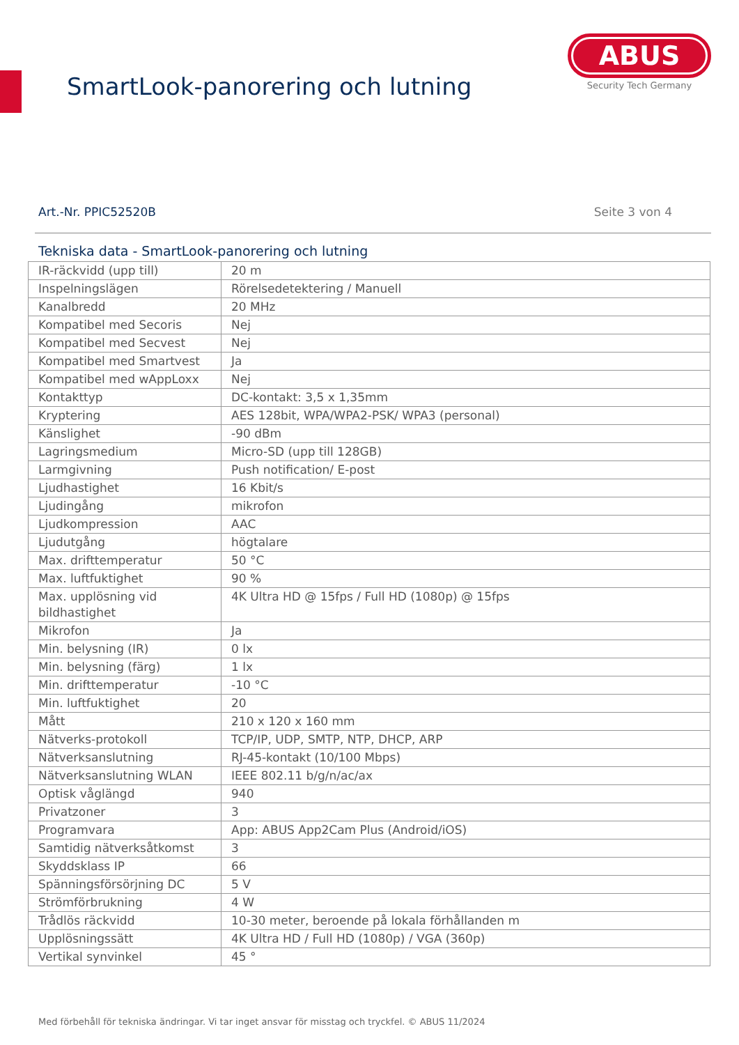SmartLook-panorering och lutning
ABUS
Security Tech Germany
Art.-Nr. PPIC52520B Seite 3 von 4
Tekniska data - SmartLook-panorering och lutning
| IR-räckvidd (upp till) | 20 m |
| Inspelningslägen | Rörelsedetektering / Manuell |
| Kanalbredd | 20 MHz |
| Kompatibel med Secoris | Nej |
| Kompatibel med Secvest | Nej |
| Kompatibel med Smartvest | Ja |
| Kompatibel med wAppLoxx | Nej |
| Kontakttyp | DC-kontakt: 3,5 x 1,35mm |
| Kryptering | AES 128bit, WPA/WPA2-PSK/ WPA3 (personal) |
| Känslighet | -90 dBm |
| Lagringsmedium | Micro-SD (upp till 128GB) |
| Larmgivning | Push notification/ E-post |
| Ljudhastighet | 16 Kbit/s |
| Ljudingång | mikrofon |
| Ljudkompression | AAC |
| Ljudutgång | högtalare |
| Max. drifttemperatur | 50 °C |
| Max. luftfuktighet | 90 % |
| Max. upplösning vid bildhastighet | 4K Ultra HD @ 15fps / Full HD (1080p) @ 15fps |
| Mikrofon | Ja |
| Min. belysning (IR) | 0 lx |
| Min. belysning (färg) | 1 lx |
| Min. drifttemperatur | -10 °C |
| Min. luftfuktighet | 20 |
| Mått | 210 x 120 x 160 mm |
| Nätverks-protokoll | TCP/IP, UDP, SMTP, NTP, DHCP, ARP |
| Nätverksanslutning | RJ-45-kontakt (10/100 Mbps) |
| Nätverksanslutning WLAN | IEEE 802.11 b/g/n/ac/ax |
| Optisk våglängd | 940 |
| Privatzoner | 3 |
| Programvara | App: ABUS App2Cam Plus (Android/iOS) |
| Samtidig nätverksåtkomst | 3 |
| Skyddsklass IP | 66 |
| Spänningsförsörjning DC | 5 V |
| Strömförbrukning | 4 W |
| Trådlös räckvidd | 10-30 meter, beroende på lokala förhållanden m |
| Upplösningssätt | 4K Ultra HD / Full HD (1080p) / VGA (360p) |
| Vertikal synvinkel | 45 ° |
Med förbehåll för tekniska ändringar. Vi tar inget ansvar för misstag och tryckfel. © ABUS 11/2024